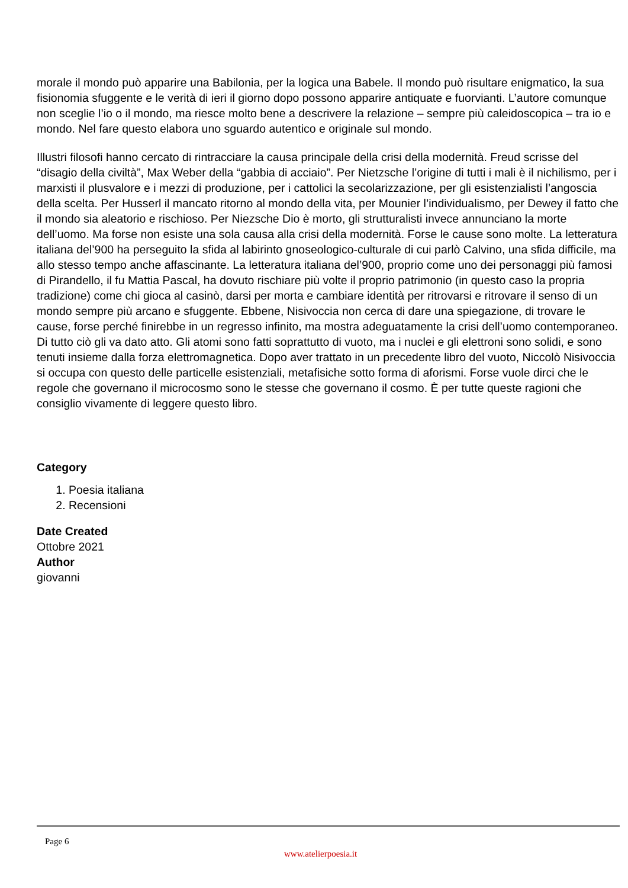morale il mondo può apparire una Babilonia, per la logica una Babele. Il mondo può risultare enigmatico, la sua fisionomia sfuggente e le verità di ieri il giorno dopo possono apparire antiquate e fuorvianti. L’autore comunque non sceglie l’io o il mondo, ma riesce molto bene a descrivere la relazione – sempre più caleidoscopica – tra io e mondo. Nel fare questo elabora uno sguardo autentico e originale sul mondo.
Illustri filosofi hanno cercato di rintracciare la causa principale della crisi della modernità. Freud scrisse del “disagio della civiltà”, Max Weber della “gabbia di acciaio”. Per Nietzsche l’origine di tutti i mali è il nichilismo, per i marxisti il plusvalore e i mezzi di produzione, per i cattolici la secolarizzazione, per gli esistenzialisti l’angoscia della scelta. Per Husserl il mancato ritorno al mondo della vita, per Mounier l’individualismo, per Dewey il fatto che il mondo sia aleatorio e rischioso. Per Niezsche Dio è morto, gli strutturalisti invece annunciano la morte dell’uomo. Ma forse non esiste una sola causa alla crisi della modernità. Forse le cause sono molte. La letteratura italiana del’900 ha perseguito la sfida al labirinto gnoseologico-culturale di cui parlò Calvino, una sfida difficile, ma allo stesso tempo anche affascinante. La letteratura italiana del’900, proprio come uno dei personaggi più famosi di Pirandello, il fu Mattia Pascal, ha dovuto rischiare più volte il proprio patrimonio (in questo caso la propria tradizione) come chi gioca al casinò, darsi per morta e cambiare identità per ritrovarsi e ritrovare il senso di un mondo sempre più arcano e sfuggente. Ebbene, Nisivoccia non cerca di dare una spiegazione, di trovare le cause, forse perché finirebbe in un regresso infinito, ma mostra adeguatamente la crisi dell’uomo contemporaneo. Di tutto ciò gli va dato atto. Gli atomi sono fatti soprattutto di vuoto, ma i nuclei e gli elettroni sono solidi, e sono tenuti insieme dalla forza elettromagnetica. Dopo aver trattato in un precedente libro del vuoto, Niccolò Nisivoccia si occupa con questo delle particelle esistenziali, metafisiche sotto forma di aforismi. Forse vuole dirci che le regole che governano il microcosmo sono le stesse che governano il cosmo. È per tutte queste ragioni che consiglio vivamente di leggere questo libro.
Category
1. Poesia italiana
2. Recensioni
Date Created
Ottobre 2021
Author
giovanni
Page 6
www.atelierpoesia.it